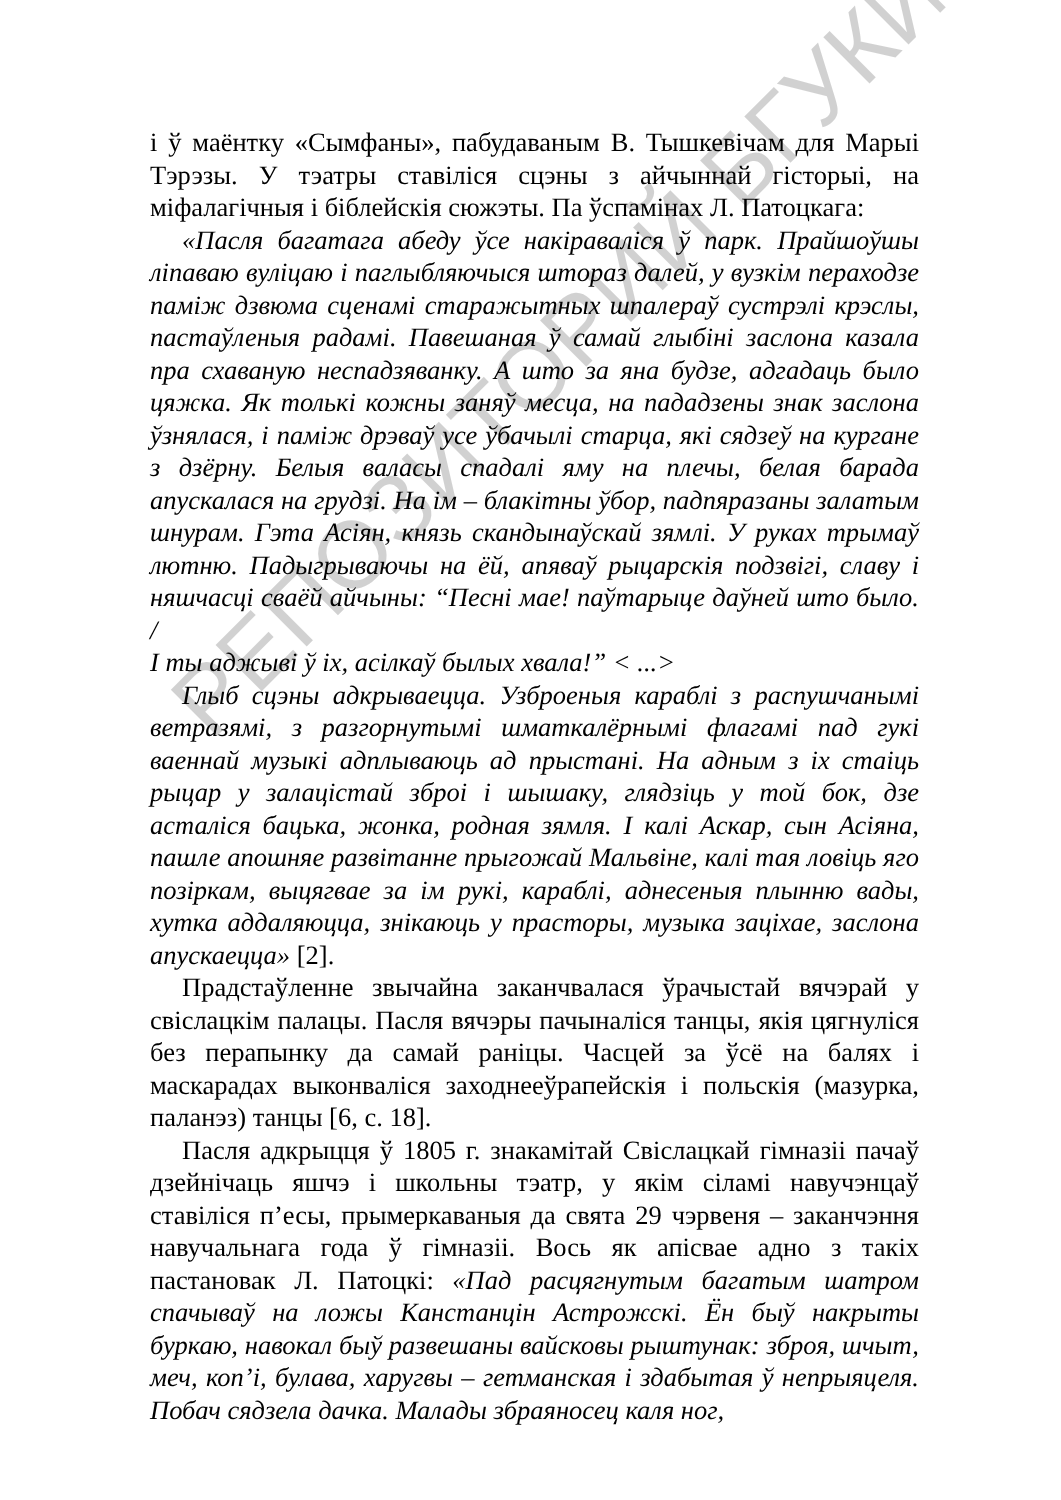і ў маёнтку «Сымфаны», пабудаваным В. Тышкевічам для Марыі Тэрэзы. У тэатры ставіліся сцэны з айчыннай гісторыі, на міфалагічныя і біблейскія сюжэты. Па ўспамінах Л. Патоцкага:
«Пасля багатага абеду ўсе накіраваліся ў парк. Прайшоўшы ліпаваю вуліцаю і паглыбляючыся штораз далей, у вузкім пераходзе паміж дзвюма сценамі старажытных шпалераў сустрэлі крэслы, пастаўленыя радамі. Павешаная ў самай глыбіні заслона казала пра схаваную неспадзяванку. А што за яна будзе, адгадаць было цяжка. Як толькі кожны заняў месца, на пададзены знак заслона ўзнялася, і паміж дрэваў усе ўбачылі старца, які сядзеў на кургане з дзёрну. Белыя валасы спадалі яму на плечы, белая барада апускалася на грудзі. На ім – блакітны ўбор, падпяразаны залатым шнурам. Гэта Асіян, князь скандынаўскай зямлі. У руках трымаў лютню. Падыгрываючы на ёй, апяваў рыцарскія подзвігі, славу і няшчасці сваёй айчыны: “Песні мае! паўтарыце даўней што было. /
І ты аджыві ў іх, асілкаў былых хвала!” < ...>
Глыб сцэны адкрываецца. Узброеныя караблі з распушчанымі ветразямі, з разгорнутымі шматкалёрнымі флагамі пад гукі ваеннай музыкі адплываюць ад прыстані. На адным з іх стаіць рыцар у залацістай зброі і шышаку, глядзіць у той бок, дзе асталіся бацька, жонка, родная зямля. І калі Аскар, сын Асіяна, пашле апошняе развітанне прыгожай Мальвіне, калі тая ловіць яго позіркам, выцягвае за ім рукі, караблі, аднесеныя плынню вады, хутка аддаляюцца, знікаюць у прасторы, музыка заціхае, заслона апускаецца» [2].
Прадстаўленне звычайна заканчвалася ўрачыстай вячэрай у свіслацкім палацы. Пасля вячэры пачыналіся танцы, якія цягнуліся без перапынку да самай раніцы. Часцей за ўсё на балях і маскарадах выконваліся заходнееўрапейскія і польскія (мазурка, паланэз) танцы [6, с. 18].
Пасля адкрыцця ў 1805 г. знакамітай Свіслацкай гімназіі пачаў дзейнічаць яшчэ і школьны тэатр, у якім сіламі навучэнцаў ставіліся п’есы, прымеркаваныя да свята 29 чэрвеня – заканчэння навучальнага года ў гімназіі. Вось як апісвае адно з такіх пастановак Л. Патоцкі: «Пад расцягнутым багатым шатром спачываў на ложы Канстанцін Астрожскі. Ён быў накрыты буркаю, навокал быў развешаны вайсковы рыштунак: зброя, шчыт, меч, коп’і, булава, харугвы – гетманская і здабытая ў непрыяцеля. Побач сядзела дачка. Малады збраяносец каля ног,
РЕПОЗИТОРИЙ БГУКИ